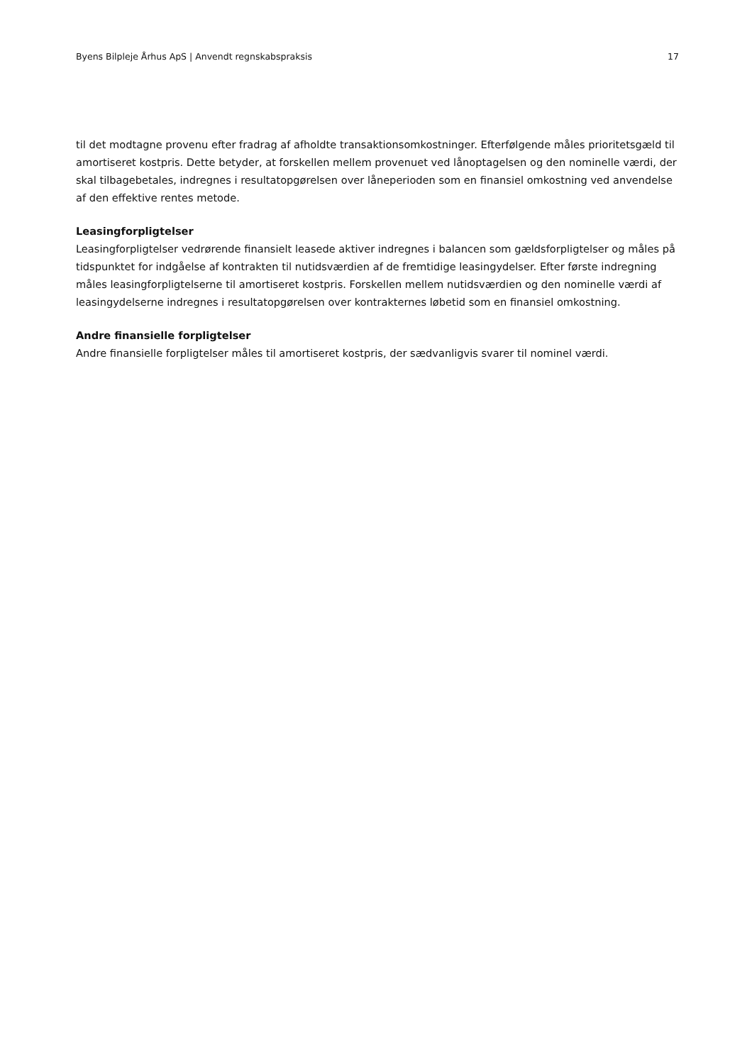Byens Bilpleje Århus ApS | Anvendt regnskabspraksis 17
til det modtagne provenu efter fradrag af afholdte transaktionsomkostninger. Efterfølgende måles prioritetsgæld til amortiseret kostpris. Dette betyder, at forskellen mellem provenuet ved lånoptagelsen og den nominelle værdi, der skal tilbagebetales, indregnes i resultatopgørelsen over låneperioden som en finansiel omkostning ved anvendelse af den effektive rentes metode.
Leasingforpligtelser
Leasingforpligtelser vedrørende finansielt leasede aktiver indregnes i balancen som gældsforpligtelser og måles på tidspunktet for indgåelse af kontrakten til nutidsværdien af de fremtidige leasingydelser. Efter første indregning måles leasingforpligtelserne til amortiseret kostpris. Forskellen mellem nutidsværdien og den nominelle værdi af leasingydelserne indregnes i resultatopgørelsen over kontrakternes løbetid som en finansiel omkostning.
Andre finansielle forpligtelser
Andre finansielle forpligtelser måles til amortiseret kostpris, der sædvanligvis svarer til nominel værdi.